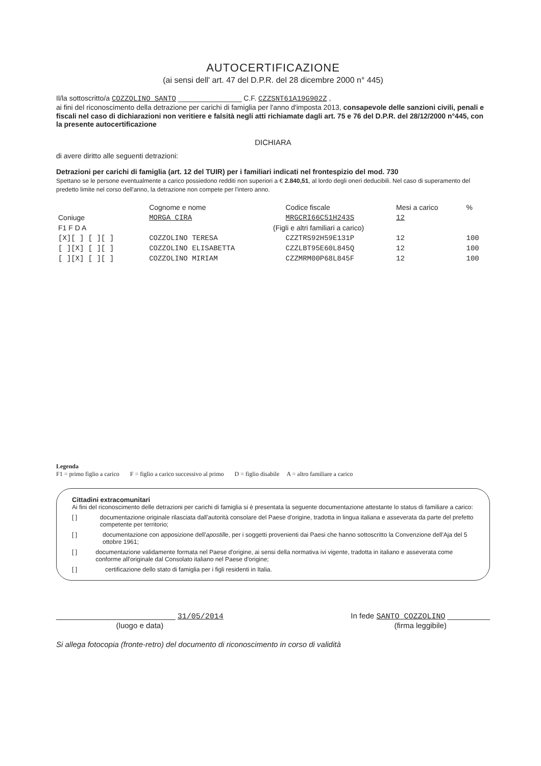AUTOCERTIFICAZIONE
(ai sensi dell' art. 47 del D.P.R. del 28 dicembre 2000 n° 445)
Il/la sottoscritto/a COZZOLINO SANTO ________________ C.F. CZZSNT61A19G902Z ,
ai fini del riconoscimento della detrazione per carichi di famiglia per l'anno d'imposta 2013, consapevole delle sanzioni civili, penali e fiscali nel caso di dichiarazioni non veritiere e falsità negli atti richiamate dagli art. 75 e 76 del D.P.R. del 28/12/2000 n°445, con la presente autocertificazione
DICHIARA
di avere diritto alle seguenti detrazioni:
Detrazioni per carichi di famiglia (art. 12 del TUIR) per i familiari indicati nel frontespizio del mod. 730
Spettano se le persone eventualmente a carico possiedono redditi non superiori a € 2.840,51, al lordo degli oneri deducibili. Nel caso di superamento del predetto limite nel corso dell'anno, la detrazione non compete per l'intero anno.
| | Cognome e nome | Codice fiscale | Mesi a carico | % |
| --- | --- | --- | --- | --- |
| Coniuge | MORGA CIRA | MRGCRI66C51H243S | 12 | |
| F1 F D A | (Figli e altri familiari a carico) | | | |
| [X][ ] [ ][ ] | COZZOLINO TERESA | CZZTRS92H59E131P | 12 | 100 |
| [ ][X] [ ][ ] | COZZOLINO ELISABETTA | CZZLBT95E60L845Q | 12 | 100 |
| [ ][X] [ ][ ] | COZZOLINO MIRIAM | CZZMRM00P68L845F | 12 | 100 |
Legenda
F1 = primo figlio a carico F = figlio a carico successivo al primo D = figlio disabile A = altro familiare a carico
Cittadini extracomunitari
Ai fini del riconoscimento delle detrazioni per carichi di famiglia si è presentata la seguente documentazione attestante lo status di familiare a carico:
[ ] documentazione originale rilasciata dall'autorità consolare del Paese d'origine, tradotta in lingua italiana e asseverata da parte del prefetto competente per territorio;
[ ] documentazione con apposizione dell'apostille, per i soggetti provenienti dai Paesi che hanno sottoscritto la Convenzione dell'Aja del 5 ottobre 1961;
[ ] documentazione validamente formata nel Paese d'origine, ai sensi della normativa ivi vigente, tradotta in italiano e asseverata come conforme all'originale dal Consolato italiano nel Paese d'origine;
[ ] certificazione dello stato di famiglia per i figli residenti in Italia.
____________________________ 31/05/2014
(luogo e data)
In fede SANTO COZZOLINO __________
(firma leggibile)
Si allega fotocopia (fronte-retro) del documento di riconoscimento in corso di validità